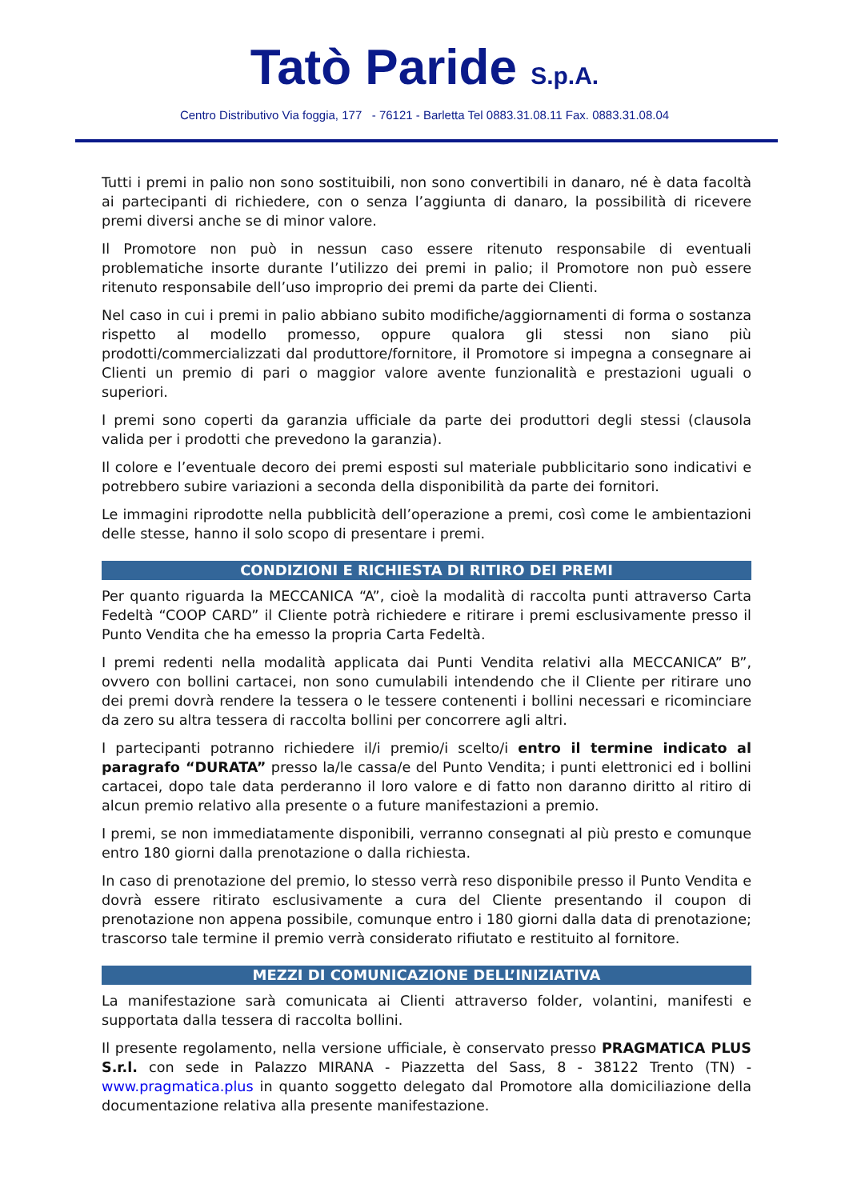Tatò Paride S.p.A.
Centro Distributivo Via foggia, 177 - 76121 - Barletta Tel 0883.31.08.11 Fax. 0883.31.08.04
Tutti i premi in palio non sono sostituibili, non sono convertibili in danaro, né è data facoltà ai partecipanti di richiedere, con o senza l’aggiunta di danaro, la possibilità di ricevere premi diversi anche se di minor valore.
Il Promotore non può in nessun caso essere ritenuto responsabile di eventuali problematiche insorte durante l’utilizzo dei premi in palio; il Promotore non può essere ritenuto responsabile dell’uso improprio dei premi da parte dei Clienti.
Nel caso in cui i premi in palio abbiano subito modifiche/aggiornamenti di forma o sostanza rispetto al modello promesso, oppure qualora gli stessi non siano più prodotti/commercializzati dal produttore/fornitore, il Promotore si impegna a consegnare ai Clienti un premio di pari o maggior valore avente funzionalità e prestazioni uguali o superiori.
I premi sono coperti da garanzia ufficiale da parte dei produttori degli stessi (clausola valida per i prodotti che prevedono la garanzia).
Il colore e l’eventuale decoro dei premi esposti sul materiale pubblicitario sono indicativi e potrebbero subire variazioni a seconda della disponibilità da parte dei fornitori.
Le immagini riprodotte nella pubblicità dell’operazione a premi, così come le ambientazioni delle stesse, hanno il solo scopo di presentare i premi.
CONDIZIONI E RICHIESTA DI RITIRO DEI PREMI
Per quanto riguarda la MECCANICA “A”, cioè la modalità di raccolta punti attraverso Carta Fedeltà “COOP CARD” il Cliente potrà richiedere e ritirare i premi esclusivamente presso il Punto Vendita che ha emesso la propria Carta Fedeltà.
I premi redenti nella modalità applicata dai Punti Vendita relativi alla MECCANICA” B”, ovvero con bollini cartacei, non sono cumulabili intendendo che il Cliente per ritirare uno dei premi dovrà rendere la tessera o le tessere contenenti i bollini necessari e ricominciare da zero su altra tessera di raccolta bollini per concorrere agli altri.
I partecipanti potranno richiedere il/i premio/i scelto/i entro il termine indicato al paragrafo “DURATA” presso la/le cassa/e del Punto Vendita; i punti elettronici ed i bollini cartacei, dopo tale data perderanno il loro valore e di fatto non daranno diritto al ritiro di alcun premio relativo alla presente o a future manifestazioni a premio.
I premi, se non immediatamente disponibili, verranno consegnati al più presto e comunque entro 180 giorni dalla prenotazione o dalla richiesta.
In caso di prenotazione del premio, lo stesso verrà reso disponibile presso il Punto Vendita e dovrà essere ritirato esclusivamente a cura del Cliente presentando il coupon di prenotazione non appena possibile, comunque entro i 180 giorni dalla data di prenotazione; trascorso tale termine il premio verrà considerato rifiutato e restituito al fornitore.
MEZZI DI COMUNICAZIONE DELL’INIZIATIVA
La manifestazione sarà comunicata ai Clienti attraverso folder, volantini, manifesti e supportata dalla tessera di raccolta bollini.
Il presente regolamento, nella versione ufficiale, è conservato presso PRAGMATICA PLUS S.r.l. con sede in Palazzo MIRANA - Piazzetta del Sass, 8 - 38122 Trento (TN) - www.pragmatica.plus in quanto soggetto delegato dal Promotore alla domiciliazione della documentazione relativa alla presente manifestazione.